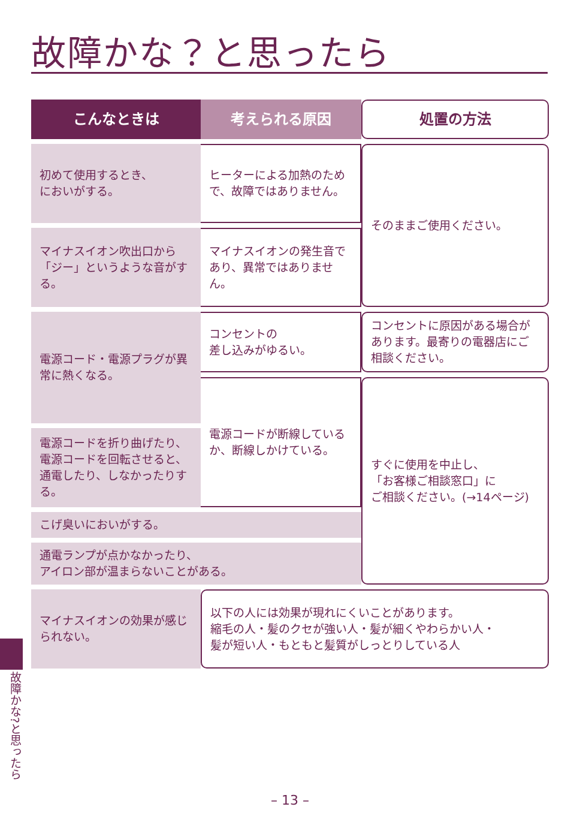故障かな？と思ったら
| こんなときは | 考えられる原因 | 処置の方法 |
| --- | --- | --- |
| 初めて使用するとき、 においがする。 | ヒーターによる加熱のためで、故障ではありません。 | そのままご使用ください。 |
| マイナスイオン吹出口から「ジー」というような音がする。 | マイナスイオンの発生音であり、異常ではありません。 | |
| 電源コード・電源プラグが異常に熱くなる。 | コンセントの 差し込みがゆるい。 | コンセントに原因がある場合があります。最寄りの電器店にご相談ください。 |
| | 電源コードが断線しているか、断線しかけている。 | すぐに使用を中止し、 「お客様ご相談窓口」に ご相談ください。(→14ページ) |
| 電源コードを折り曲げたり、電源コードを回転させると、通電したり、しなかったりする。 | | |
| こげ臭いにおいがする。 | | |
| 通電ランプが点かなかったり、 アイロン部が温まらないことがある。 | | |
| マイナスイオンの効果が感じられない。 | 以下の人には効果が現れにくいことがあります。 縮毛の人・髪のクセが強い人・髪が細くやわらかい人・ 髪が短い人・もともと髪質がしっとりしている人 | |
故障かな?と思ったら
– 13 –